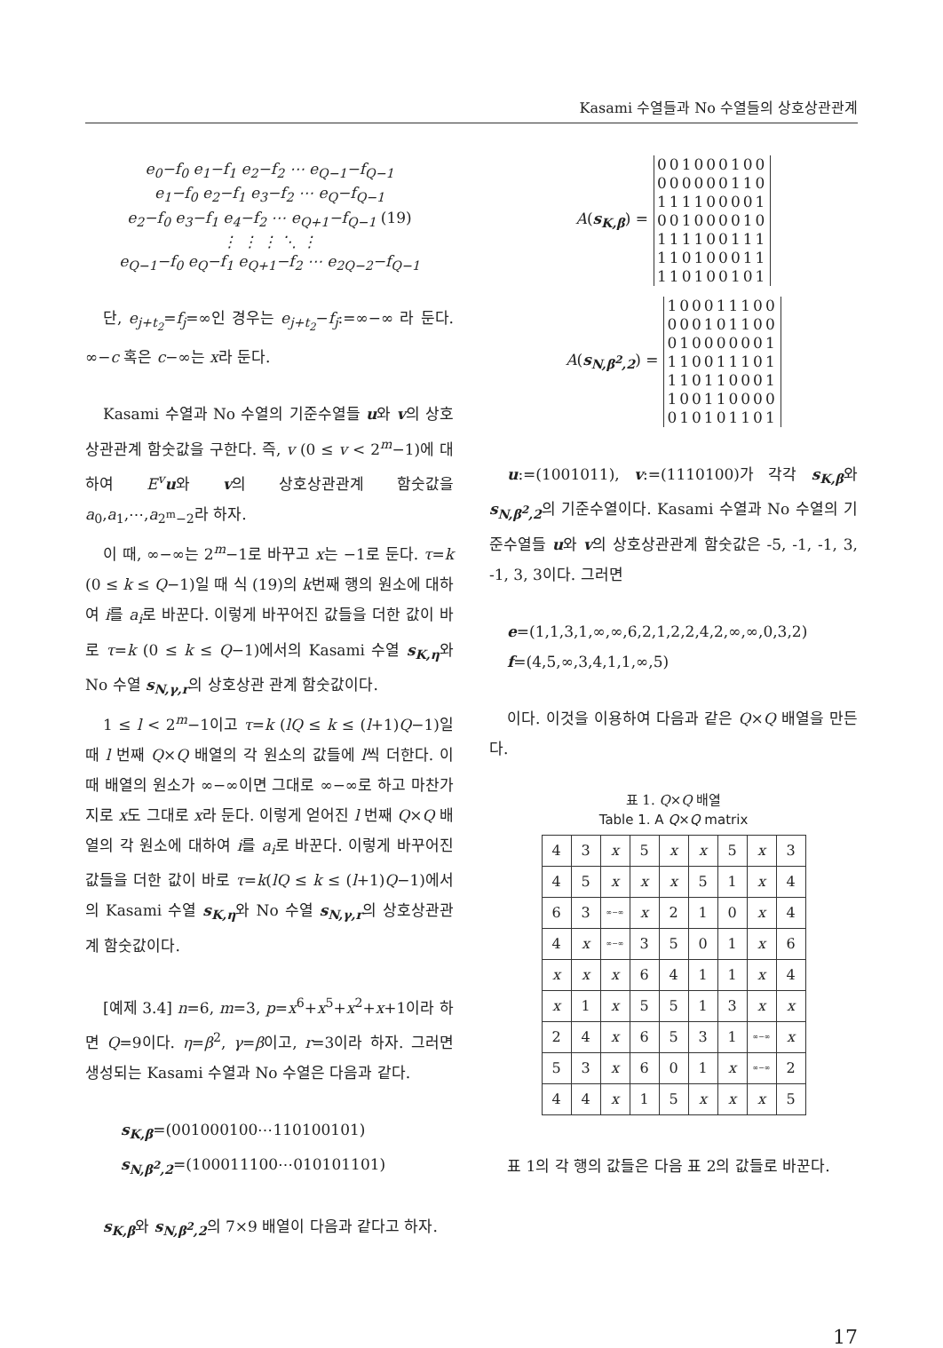Kasami 수열들과 No 수열들의 상호상관관계
e<sub>0</sub>−f<sub>0</sub> e<sub>1</sub>−f<sub>1</sub> e<sub>2</sub>−f<sub>2</sub> ⋯ e<sub>Q−1</sub>−f<sub>Q−1</sub>
e<sub>1</sub>−f<sub>0</sub> e<sub>2</sub>−f<sub>1</sub> e<sub>3</sub>−f<sub>2</sub> ⋯ e<sub>Q</sub>−f<sub>Q−1</sub>
e<sub>2</sub>−f<sub>0</sub> e<sub>3</sub>−f<sub>1</sub> e<sub>4</sub>−f<sub>2</sub> ⋯ e<sub>Q+1</sub>−f<sub>Q−1</sub> (19)
⋮ ⋮ ⋮ ⋱ ⋮
e<sub>Q−1</sub>−f<sub>0</sub> e<sub>Q</sub>−f<sub>1</sub> e<sub>Q+1</sub>−f<sub>2</sub> ⋯ e<sub>2Q−2</sub>−f<sub>Q−1</sub>
단, e<sub>j+t<sub>2</sub></sub>=f<sub>j</sub>=∞인 경우는 e<sub>j+t<sub>2</sub></sub>−f<sub>j</sub>:=∞−∞ 라 둔다. ∞−c 혹은 c−∞는 x라 둔다.
Kasami 수열과 No 수열의 기준수열들 u와 v의 상호상관관계 함숫값을 구한다. 즉, v (0 ≤ v < 2<sup>m</sup>−1)에 대하여 E<sup>v</sup> u와 v의 상호상관관계 함숫값을 a<sub>0</sub>,a<sub>1</sub>,⋯,a<sub>2<sup>m</sup>−2</sub>라 하자.
이 때, ∞−∞는 2<sup>m</sup>−1로 바꾸고 x는 −1로 둔다. τ=k (0 ≤ k ≤ Q−1)일 때 식 (19)의 k번째 행의 원소에 대하여 i를 a<sub>i</sub>로 바꾼다. 이렇게 바꾸어진 값들을 더한 값이 바로 τ=k (0 ≤ k ≤ Q−1)에서의 Kasami 수열 s<sub>K,η</sub>와 No 수열 s<sub>N,γ,r</sub>의 상호상관 관계 함숫값이다.
1 ≤ l < 2<sup>m</sup>−1이고 τ=k (lQ ≤ k ≤ (l+1)Q−1)일 때 l 번째 Q×Q 배열의 각 원소의 값들에 l씩 더한다. 이 때 배열의 원소가 ∞−∞이면 그대로 ∞−∞로 하고 마찬가지로 x도 그대로 x라 둔다. 이렇게 얻어진 l 번째 Q×Q 배열의 각 원소에 대하여 i를 a<sub>i</sub>로 바꾼다. 이렇게 바꾸어진 값들을 더한 값이 바로 τ=k(lQ ≤ k ≤ (l+1)Q−1)에서의 Kasami 수열 s<sub>K,η</sub>와 No 수열 s<sub>N,γ,r</sub>의 상호상관관계 함숫값이다.
[예제 3.4] n=6, m=3, p=x<sup>6</sup>+x<sup>5</sup>+x<sup>2</sup>+x+1이라 하면 Q=9이다. η=β<sup>2</sup>, γ=β이고, r=3이라 하자. 그러면 생성되는 Kasami 수열과 No 수열은 다음과 같다.
s<sub>K,β</sub>=(001000100⋯110100101)
s<sub>N,β<sup>2</sup>,2</sub>=(100011100⋯010101101)
s<sub>K,β</sub>와 s<sub>N,β<sup>2</sup>,2</sub>의 7×9 배열이 다음과 같다고 하자.
A(s<sub>K,β</sub>) =
001000100
000000110
111100001
001000010
111100111
110100011
110100101
A(s<sub>N,β<sup>2</sup>,2</sub>) =
100011100
000101100
010000001
110011101
110110001
100110000
010101101
u:=(1001011), v:=(1110100)가 각각 s<sub>K,β</sub>와 s<sub>N,β<sup>2</sup>,2</sub>의 기준수열이다. Kasami 수열과 No 수열의 기준수열들 u와 v의 상호상관관계 함숫값은 -5, -1, -1, 3, -1, 3, 3이다. 그러면
e=(1,1,3,1,∞,∞,6,2,1,2,2,4,2,∞,∞,0,3,2)
f=(4,5,∞,3,4,1,1,∞,5)
이다. 이것을 이용하여 다음과 같은 Q×Q 배열을 만든다.
표 1. Q×Q 배열
Table 1. A Q×Q matrix
| 4 | 3 | x | 5 | x | x | 5 | x | 3 |
| 4 | 5 | x | x | x | 5 | 1 | x | 4 |
| 6 | 3 | ∞−∞ | x | 2 | 1 | 0 | x | 4 |
| 4 | x | ∞−∞ | 3 | 5 | 0 | 1 | x | 6 |
| x | x | x | 6 | 4 | 1 | 1 | x | 4 |
| x | 1 | x | 5 | 5 | 1 | 3 | x | x |
| 2 | 4 | x | 6 | 5 | 3 | 1 | ∞−∞ | x |
| 5 | 3 | x | 6 | 0 | 1 | x | ∞−∞ | 2 |
| 4 | 4 | x | 1 | 5 | x | x | x | 5 |
표 1의 각 행의 값들은 다음 표 2의 값들로 바꾼다.
17